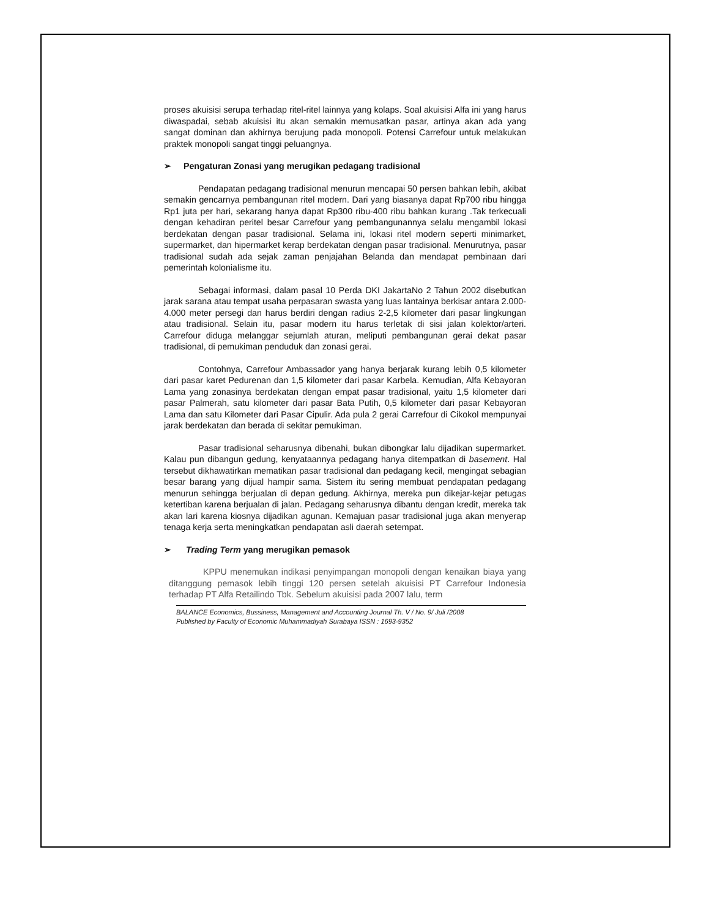proses akuisisi serupa terhadap ritel-ritel lainnya yang kolaps. Soal akuisisi Alfa ini yang harus diwaspadai, sebab akuisisi itu akan semakin memusatkan pasar, artinya akan ada yang sangat dominan dan akhirnya berujung pada monopoli. Potensi Carrefour untuk melakukan praktek monopoli sangat tinggi peluangnya.
➢ Pengaturan Zonasi yang merugikan pedagang tradisional
Pendapatan pedagang tradisional menurun mencapai 50 persen bahkan lebih, akibat semakin gencarnya pembangunan ritel modern. Dari yang biasanya dapat Rp700 ribu hingga Rp1 juta per hari, sekarang hanya dapat Rp300 ribu-400 ribu bahkan kurang .Tak terkecuali dengan kehadiran peritel besar Carrefour yang pembangunannya selalu mengambil lokasi berdekatan dengan pasar tradisional. Selama ini, lokasi ritel modern seperti minimarket, supermarket, dan hipermarket kerap berdekatan dengan pasar tradisional. Menurutnya, pasar tradisional sudah ada sejak zaman penjajahan Belanda dan mendapat pembinaan dari pemerintah kolonialisme itu.
Sebagai informasi, dalam pasal 10 Perda DKI JakartaNo 2 Tahun 2002 disebutkan jarak sarana atau tempat usaha perpasaran swasta yang luas lantainya berkisar antara 2.000-4.000 meter persegi dan harus berdiri dengan radius 2-2,5 kilometer dari pasar lingkungan atau tradisional. Selain itu, pasar modern itu harus terletak di sisi jalan kolektor/arteri. Carrefour diduga melanggar sejumlah aturan, meliputi pembangunan gerai dekat pasar tradisional, di pemukiman penduduk dan zonasi gerai.
Contohnya, Carrefour Ambassador yang hanya berjarak kurang lebih 0,5 kilometer dari pasar karet Pedurenan dan 1,5 kilometer dari pasar Karbela. Kemudian, Alfa Kebayoran Lama yang zonasinya berdekatan dengan empat pasar tradisional, yaitu 1,5 kilometer dari pasar Palmerah, satu kilometer dari pasar Bata Putih, 0,5 kilometer dari pasar Kebayoran Lama dan satu Kilometer dari Pasar Cipulir. Ada pula 2 gerai Carrefour di Cikokol mempunyai jarak berdekatan dan berada di sekitar pemukiman.
Pasar tradisional seharusnya dibenahi, bukan dibongkar lalu dijadikan supermarket. Kalau pun dibangun gedung, kenyataannya pedagang hanya ditempatkan di basement. Hal tersebut dikhawatirkan mematikan pasar tradisional dan pedagang kecil, mengingat sebagian besar barang yang dijual hampir sama. Sistem itu sering membuat pendapatan pedagang menurun sehingga berjualan di depan gedung. Akhirnya, mereka pun dikejar-kejar petugas ketertiban karena berjualan di jalan. Pedagang seharusnya dibantu dengan kredit, mereka tak akan lari karena kiosnya dijadikan agunan. Kemajuan pasar tradisional juga akan menyerap tenaga kerja serta meningkatkan pendapatan asli daerah setempat.
➢ Trading Term yang merugikan pemasok
KPPU menemukan indikasi penyimpangan monopoli dengan kenaikan biaya yang ditanggung pemasok lebih tinggi 120 persen setelah akuisisi PT Carrefour Indonesia terhadap PT Alfa Retailindo Tbk. Sebelum akuisisi pada 2007 lalu, term
BALANCE Economics, Bussiness, Management and Accounting Journal Th. V / No. 9/ Juli /2008
Published by Faculty of Economic Muhammadiyah Surabaya ISSN : 1693-9352